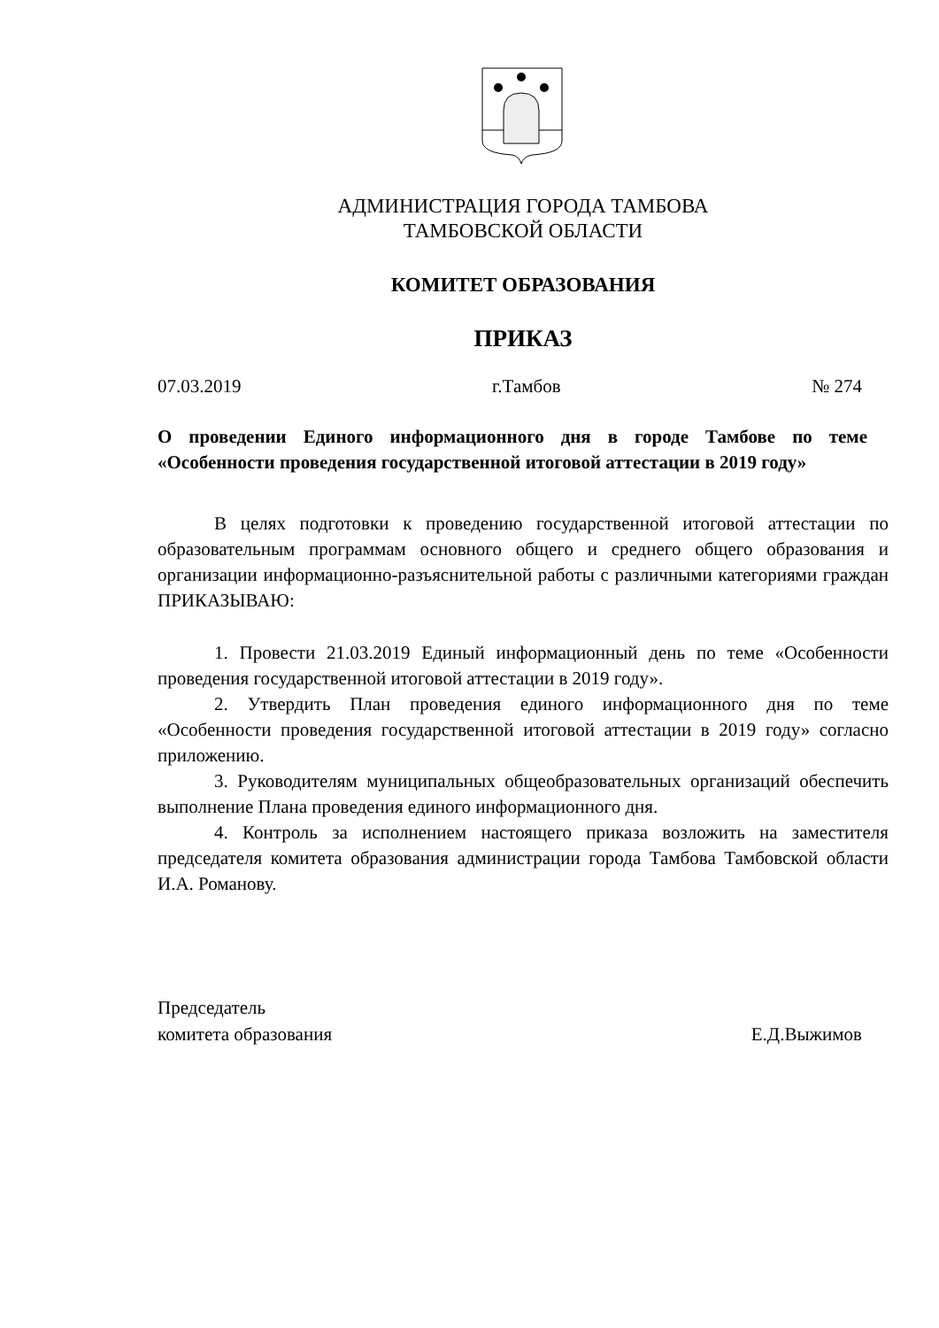АДМИНИСТРАЦИЯ ГОРОДА ТАМБОВА
ТАМБОВСКОЙ ОБЛАСТИ
КОМИТЕТ ОБРАЗОВАНИЯ
ПРИКАЗ
07.03.2019 г.Тамбов № 274
О проведении Единого информационного дня в городе Тамбове по теме «Особенности проведения государственной итоговой аттестации в 2019 году»
В целях подготовки к проведению государственной итоговой аттестации по образовательным программам основного общего и среднего общего образования и организации информационно-разъяснительной работы с различными категориями граждан ПРИКАЗЫВАЮ:
1. Провести 21.03.2019 Единый информационный день по теме «Особенности проведения государственной итоговой аттестации в 2019 году».
2. Утвердить План проведения единого информационного дня по теме «Особенности проведения государственной итоговой аттестации в 2019 году» согласно приложению.
3. Руководителям муниципальных общеобразовательных организаций обеспечить выполнение Плана проведения единого информационного дня.
4. Контроль за исполнением настоящего приказа возложить на заместителя председателя комитета образования администрации города Тамбова Тамбовской области И.А. Романову.
Председатель
комитета образования Е.Д.Выжимов